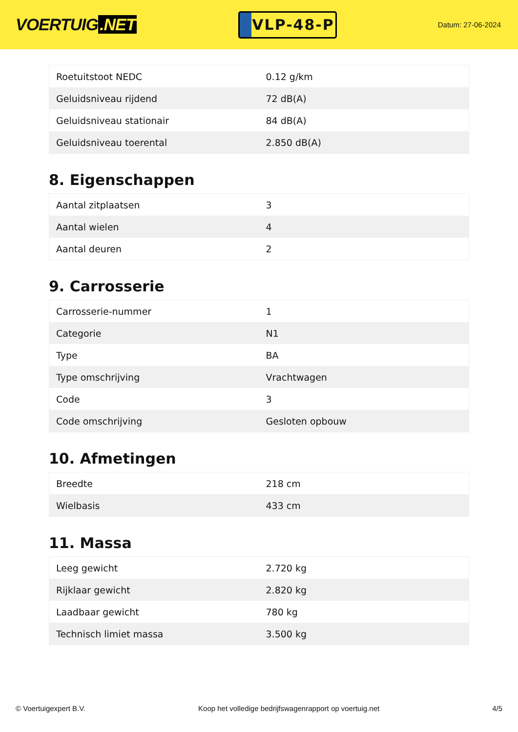VOERTUIG.NET
VLP-48-P
Datum: 27-06-2024
| Roetuitstoot NEDC | 0.12 g/km |
| Geluidsniveau rijdend | 72 dB(A) |
| Geluidsniveau stationair | 84 dB(A) |
| Geluidsniveau toerental | 2.850 dB(A) |
8. Eigenschappen
| Aantal zitplaatsen | 3 |
| Aantal wielen | 4 |
| Aantal deuren | 2 |
9. Carrosserie
| Carrosserie-nummer | 1 |
| Categorie | N1 |
| Type | BA |
| Type omschrijving | Vrachtwagen |
| Code | 3 |
| Code omschrijving | Gesloten opbouw |
10. Afmetingen
| Breedte | 218 cm |
| Wielbasis | 433 cm |
11. Massa
| Leeg gewicht | 2.720 kg |
| Rijklaar gewicht | 2.820 kg |
| Laadbaar gewicht | 780 kg |
| Technisch limiet massa | 3.500 kg |
© Voertuigexpert B.V. Koop het volledige bedrijfswagenrapport op voertuig.net 4/5